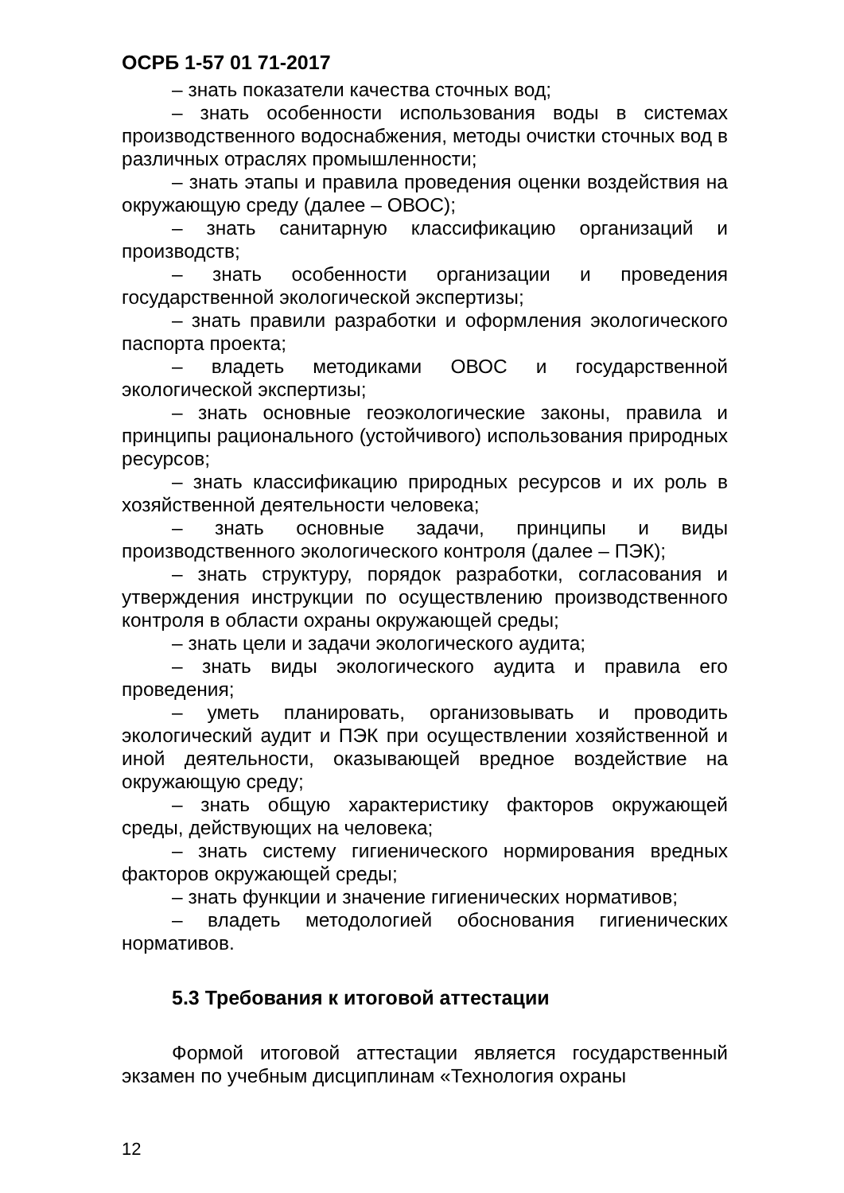ОСРБ 1-57 01 71-2017
– знать показатели качества сточных вод;
– знать особенности использования воды в системах производственного водоснабжения, методы очистки сточных вод в различных отраслях промышленности;
– знать этапы и правила проведения оценки воздействия на окружающую среду (далее – ОВОС);
– знать санитарную классификацию организаций и производств;
– знать особенности организации и проведения государственной экологической экспертизы;
– знать правили разработки и оформления экологического паспорта проекта;
– владеть методиками ОВОС и государственной экологической экспертизы;
– знать основные геоэкологические законы, правила и принципы рационального (устойчивого) использования природных ресурсов;
– знать классификацию природных ресурсов и их роль в хозяйственной деятельности человека;
– знать основные задачи, принципы и виды производственного экологического контроля (далее – ПЭК);
– знать структуру, порядок разработки, согласования и утверждения инструкции по осуществлению производственного контроля в области охраны окружающей среды;
– знать цели и задачи экологического аудита;
– знать виды экологического аудита и правила его проведения;
– уметь планировать, организовывать и проводить экологический аудит и ПЭК при осуществлении хозяйственной и иной деятельности, оказывающей вредное воздействие на окружающую среду;
– знать общую характеристику факторов окружающей среды, действующих на человека;
– знать систему гигиенического нормирования вредных факторов окружающей среды;
– знать функции и значение гигиенических нормативов;
– владеть методологией обоснования гигиенических нормативов.
5.3 Требования к итоговой аттестации
Формой итоговой аттестации является государственный экзамен по учебным дисциплинам «Технология охраны
12